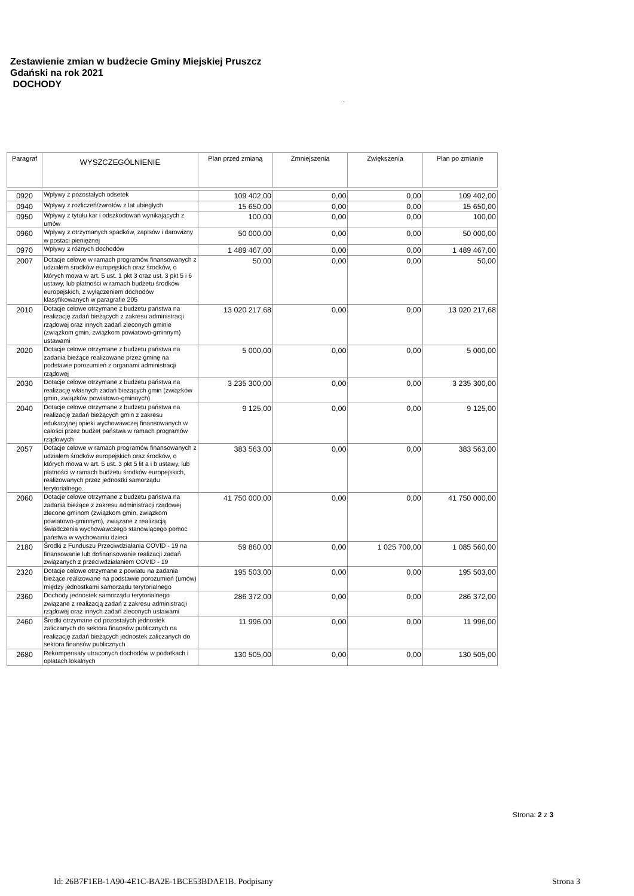Zestawienie zmian w budżecie Gminy Miejskiej Pruszcz
Gdański na rok 2021
DOCHODY
.
| Paragraf | WYSZCZEGÓLNIENIE | Plan przed zmianą | Zmniejszenia | Zwiększenia | Plan po zmianie |
| --- | --- | --- | --- | --- | --- |
| 0920 | Wpływy z pozostałych odsetek | 109 402,00 | 0,00 | 0,00 | 109 402,00 |
| 0940 | Wpływy z rozliczeń/zwrotów z lat ubiegłych | 15 650,00 | 0,00 | 0,00 | 15 650,00 |
| 0950 | Wpływy z tytułu kar i odszkodowań wynikających z umów | 100,00 | 0,00 | 0,00 | 100,00 |
| 0960 | Wpływy z otrzymanych spadków, zapisów i darowizny w postaci pieniężnej | 50 000,00 | 0,00 | 0,00 | 50 000,00 |
| 0970 | Wpływy z różnych dochodów | 1 489 467,00 | 0,00 | 0,00 | 1 489 467,00 |
| 2007 | Dotacje celowe w ramach programów finansowanych z udziałem środków europejskich oraz środków, o których mowa w art. 5 ust. 1 pkt 3 oraz ust. 3 pkt 5 i 6 ustawy, lub płatności w ramach budżetu środków europejskich, z wyłączeniem dochodów klasyfikowanych w paragrafie 205 | 50,00 | 0,00 | 0,00 | 50,00 |
| 2010 | Dotacje celowe otrzymane z budżetu państwa na realizację zadań bieżących z zakresu administracji rządowej oraz innych zadań zleconych gminie (związkom gmin, związkom powiatowo-gminnym) ustawami | 13 020 217,68 | 0,00 | 0,00 | 13 020 217,68 |
| 2020 | Dotacje celowe otrzymane z budżetu państwa na zadania bieżące realizowane przez gminę na podstawie porozumień z organami administracji rządowej | 5 000,00 | 0,00 | 0,00 | 5 000,00 |
| 2030 | Dotacje celowe otrzymane z budżetu państwa na realizację własnych zadań bieżących gmin (związków gmin, związków powiatowo-gminnych) | 3 235 300,00 | 0,00 | 0,00 | 3 235 300,00 |
| 2040 | Dotacje celowe otrzymane z budżetu państwa na realizację zadań bieżących gmin z zakresu edukacyjnej opieki wychowawczej finansowanych w całości przez budżet państwa w ramach programów rządowych | 9 125,00 | 0,00 | 0,00 | 9 125,00 |
| 2057 | Dotacje celowe w ramach programów finansowanych z udziałem środków europejskich oraz środków, o których mowa w art. 5 ust. 3 pkt 5 lit a i b ustawy, lub płatności w ramach budżetu środków europejskich, realizowanych przez jednostki samorządu terytorialnego. | 383 563,00 | 0,00 | 0,00 | 383 563,00 |
| 2060 | Dotacje celowe otrzymane z budżetu państwa na zadania bieżące z zakresu administracji rządowej zlecone gminom (związkom gmin, związkom powiatowo-gminnym), związane z realizacją świadczenia wychowawczego stanowiącego pomoc państwa w wychowaniu dzieci | 41 750 000,00 | 0,00 | 0,00 | 41 750 000,00 |
| 2180 | Środki z Funduszu Przeciwdziałania COVID - 19 na finansowanie lub dofinansowanie realizacji zadań związanych z przeciwdziałaniem COVID - 19 | 59 860,00 | 0,00 | 1 025 700,00 | 1 085 560,00 |
| 2320 | Dotacje celowe otrzymane z powiatu na zadania bieżące realizowane na podstawie porozumień (umów) między jednostkami samorządu terytorialnego | 195 503,00 | 0,00 | 0,00 | 195 503,00 |
| 2360 | Dochody jednostek samorządu terytorialnego związane z realizacją zadań z zakresu administracji rządowej oraz innych zadań zleconych ustawami | 286 372,00 | 0,00 | 0,00 | 286 372,00 |
| 2460 | Środki otrzymane od pozostałych jednostek zaliczanych do sektora finansów publicznych na realizację zadań bieżących jednostek zaliczanych do sektora finansów publicznych | 11 996,00 | 0,00 | 0,00 | 11 996,00 |
| 2680 | Rekompensaty utraconych dochodów w podatkach i opłatach lokalnych | 130 505,00 | 0,00 | 0,00 | 130 505,00 |
Strona: 2 z 3
Id: 26B7F1EB-1A90-4E1C-BA2E-1BCE53BDAE1B. Podpisany
Strona 3